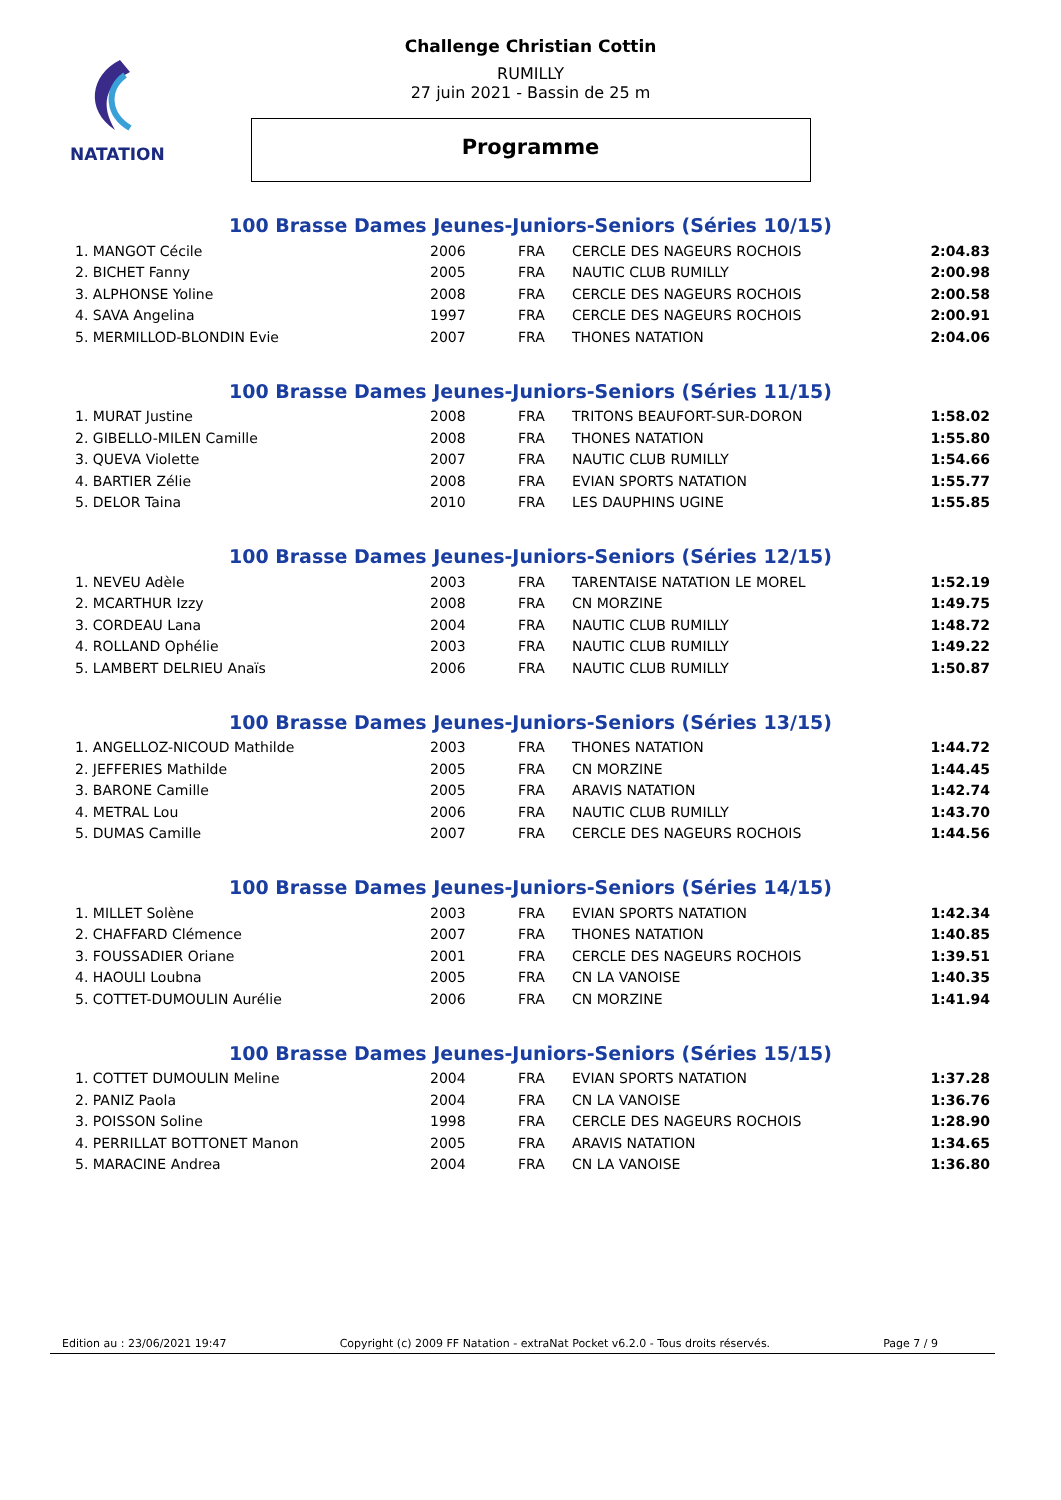NATATION
Challenge Christian Cottin
RUMILLY
27 juin 2021 - Bassin de 25 m
Programme
100 Brasse Dames Jeunes-Juniors-Seniors (Séries 10/15)
| 1. MANGOT Cécile | 2006 | FRA | CERCLE DES NAGEURS ROCHOIS | 2:04.83 |
| 2. BICHET Fanny | 2005 | FRA | NAUTIC CLUB RUMILLY | 2:00.98 |
| 3. ALPHONSE Yoline | 2008 | FRA | CERCLE DES NAGEURS ROCHOIS | 2:00.58 |
| 4. SAVA Angelina | 1997 | FRA | CERCLE DES NAGEURS ROCHOIS | 2:00.91 |
| 5. MERMILLOD-BLONDIN Evie | 2007 | FRA | THONES NATATION | 2:04.06 |
100 Brasse Dames Jeunes-Juniors-Seniors (Séries 11/15)
| 1. MURAT Justine | 2008 | FRA | TRITONS BEAUFORT-SUR-DORON | 1:58.02 |
| 2. GIBELLO-MILEN Camille | 2008 | FRA | THONES NATATION | 1:55.80 |
| 3. QUEVA Violette | 2007 | FRA | NAUTIC CLUB RUMILLY | 1:54.66 |
| 4. BARTIER Zélie | 2008 | FRA | EVIAN SPORTS NATATION | 1:55.77 |
| 5. DELOR Taina | 2010 | FRA | LES DAUPHINS UGINE | 1:55.85 |
100 Brasse Dames Jeunes-Juniors-Seniors (Séries 12/15)
| 1. NEVEU Adèle | 2003 | FRA | TARENTAISE NATATION LE MOREL | 1:52.19 |
| 2. MCARTHUR Izzy | 2008 | FRA | CN MORZINE | 1:49.75 |
| 3. CORDEAU Lana | 2004 | FRA | NAUTIC CLUB RUMILLY | 1:48.72 |
| 4. ROLLAND Ophélie | 2003 | FRA | NAUTIC CLUB RUMILLY | 1:49.22 |
| 5. LAMBERT DELRIEU Anaïs | 2006 | FRA | NAUTIC CLUB RUMILLY | 1:50.87 |
100 Brasse Dames Jeunes-Juniors-Seniors (Séries 13/15)
| 1. ANGELLOZ-NICOUD Mathilde | 2003 | FRA | THONES NATATION | 1:44.72 |
| 2. JEFFERIES Mathilde | 2005 | FRA | CN MORZINE | 1:44.45 |
| 3. BARONE Camille | 2005 | FRA | ARAVIS NATATION | 1:42.74 |
| 4. METRAL Lou | 2006 | FRA | NAUTIC CLUB RUMILLY | 1:43.70 |
| 5. DUMAS Camille | 2007 | FRA | CERCLE DES NAGEURS ROCHOIS | 1:44.56 |
100 Brasse Dames Jeunes-Juniors-Seniors (Séries 14/15)
| 1. MILLET Solène | 2003 | FRA | EVIAN SPORTS NATATION | 1:42.34 |
| 2. CHAFFARD Clémence | 2007 | FRA | THONES NATATION | 1:40.85 |
| 3. FOUSSADIER Oriane | 2001 | FRA | CERCLE DES NAGEURS ROCHOIS | 1:39.51 |
| 4. HAOULI Loubna | 2005 | FRA | CN LA VANOISE | 1:40.35 |
| 5. COTTET-DUMOULIN Aurélie | 2006 | FRA | CN MORZINE | 1:41.94 |
100 Brasse Dames Jeunes-Juniors-Seniors (Séries 15/15)
| 1. COTTET DUMOULIN Meline | 2004 | FRA | EVIAN SPORTS NATATION | 1:37.28 |
| 2. PANIZ Paola | 2004 | FRA | CN LA VANOISE | 1:36.76 |
| 3. POISSON Soline | 1998 | FRA | CERCLE DES NAGEURS ROCHOIS | 1:28.90 |
| 4. PERRILLAT BOTTONET Manon | 2005 | FRA | ARAVIS NATATION | 1:34.65 |
| 5. MARACINE Andrea | 2004 | FRA | CN LA VANOISE | 1:36.80 |
Edition au : 23/06/2021 19:47 Copyright (c) 2009 FF Natation - extraNat Pocket v6.2.0 - Tous droits réservés. Page 7 / 9